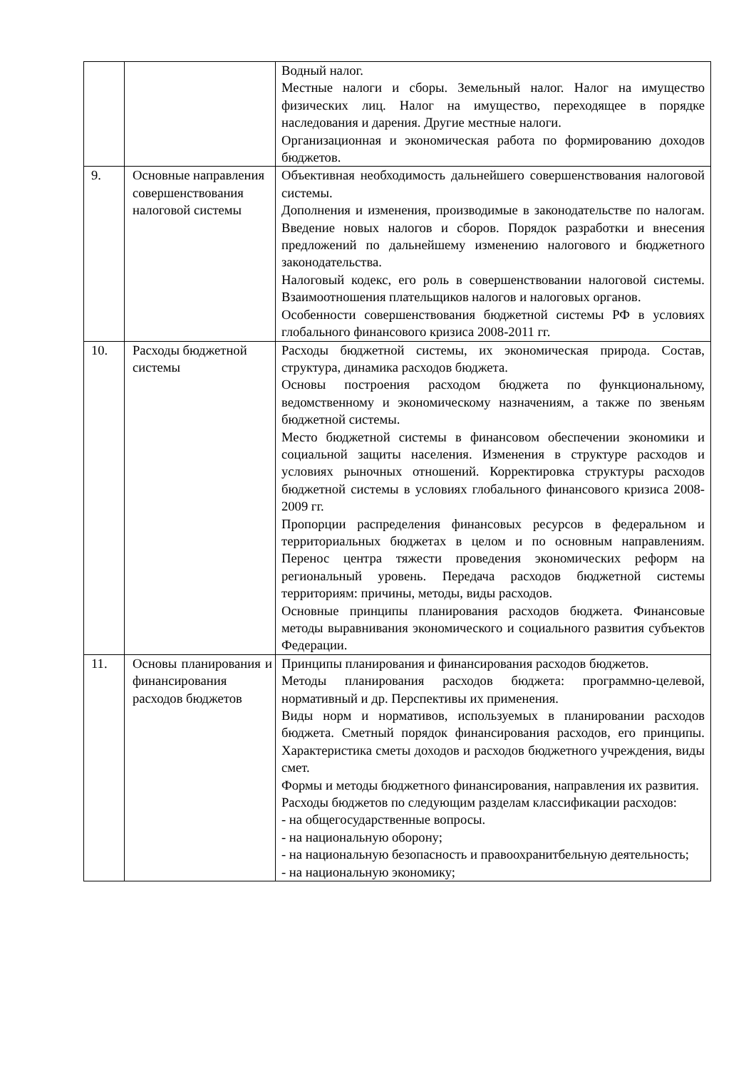| | | Водный налог. Местные налоги и сборы. Земельный налог. Налог на имущество физических лиц. Налог на имущество, переходящее в порядке наследования и дарения. Другие местные налоги. Организационная и экономическая работа по формированию доходов бюджетов. |
| 9. | Основные направления совершенствования налоговой системы | Объективная необходимость дальнейшего совершенствования налоговой системы. Дополнения и изменения, производимые в законодательстве по налогам. Введение новых налогов и сборов. Порядок разработки и внесения предложений по дальнейшему изменению налогового и бюджетного законодательства. Налоговый кодекс, его роль в совершенствовании налоговой системы. Взаимоотношения плательщиков налогов и налоговых органов. Особенности совершенствования бюджетной системы РФ в условиях глобального финансового кризиса 2008-2011 гг. |
| 10. | Расходы бюджетной системы | Расходы бюджетной системы, их экономическая природа. Состав, структура, динамика расходов бюджета. Основы построения расходом бюджета по функциональному, ведомственному и экономическому назначениям, а также по звеньям бюджетной системы. Место бюджетной системы в финансовом обеспечении экономики и социальной защиты населения. Изменения в структуре расходов и условиях рыночных отношений. Корректировка структуры расходов бюджетной системы в условиях глобального финансового кризиса 2008-2009 гг. Пропорции распределения финансовых ресурсов в федеральном и территориальных бюджетах в целом и по основным направлениям. Перенос центра тяжести проведения экономических реформ на региональный уровень. Передача расходов бюджетной системы территориям: причины, методы, виды расходов. Основные принципы планирования расходов бюджета. Финансовые методы выравнивания экономического и социального развития субъектов Федерации. |
| 11. | Основы планирования и финансирования расходов бюджетов | Принципы планирования и финансирования расходов бюджетов. Методы планирования расходов бюджета: программно-целевой, нормативный и др. Перспективы их применения. Виды норм и нормативов, используемых в планировании расходов бюджета. Сметный порядок финансирования расходов, его принципы. Характеристика сметы доходов и расходов бюджетного учреждения, виды смет. Формы и методы бюджетного финансирования, направления их развития. Расходы бюджетов по следующим разделам классификации расходов: - на общегосударственные вопросы. - на национальную оборону; - на национальную безопасность и правоохранитбельную деятельность; - на национальную экономику; |